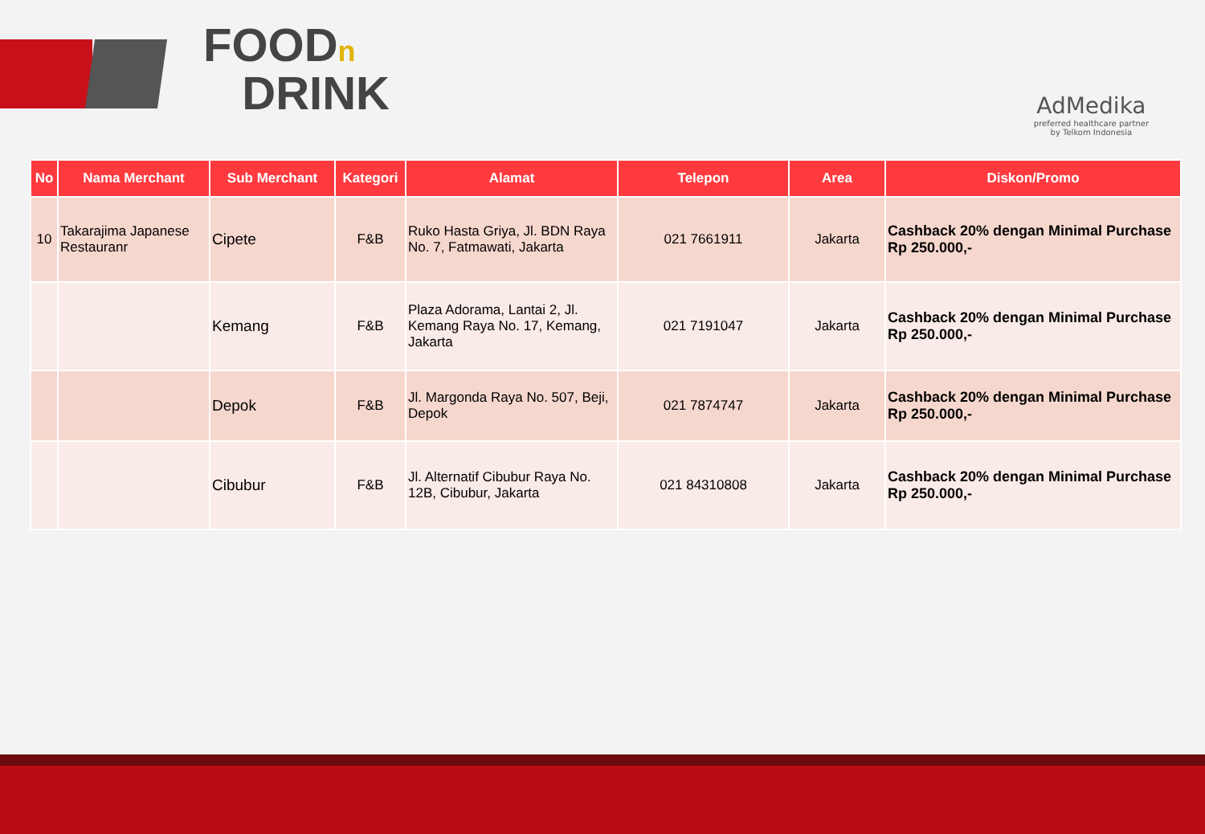FOODn
DRINK
AdMedika
preferred healthcare partner
by Telkom Indonesia
| No | Nama Merchant | Sub Merchant | Kategori | Alamat | Telepon | Area | Diskon/Promo |
| --- | --- | --- | --- | --- | --- | --- | --- |
| 10 | Takarajima Japanese Restauranr | Cipete | F&B | Ruko Hasta Griya, Jl. BDN Raya No. 7, Fatmawati, Jakarta | 021 7661911 | Jakarta | Cashback 20% dengan Minimal Purchase Rp 250.000,- |
| | | Kemang | F&B | Plaza Adorama, Lantai 2, Jl. Kemang Raya No. 17, Kemang, Jakarta | 021 7191047 | Jakarta | Cashback 20% dengan Minimal Purchase Rp 250.000,- |
| | | Depok | F&B | Jl. Margonda Raya No. 507, Beji, Depok | 021 7874747 | Jakarta | Cashback 20% dengan Minimal Purchase Rp 250.000,- |
| | | Cibubur | F&B | Jl. Alternatif Cibubur Raya No. 12B, Cibubur, Jakarta | 021 84310808 | Jakarta | Cashback 20% dengan Minimal Purchase Rp 250.000,- |